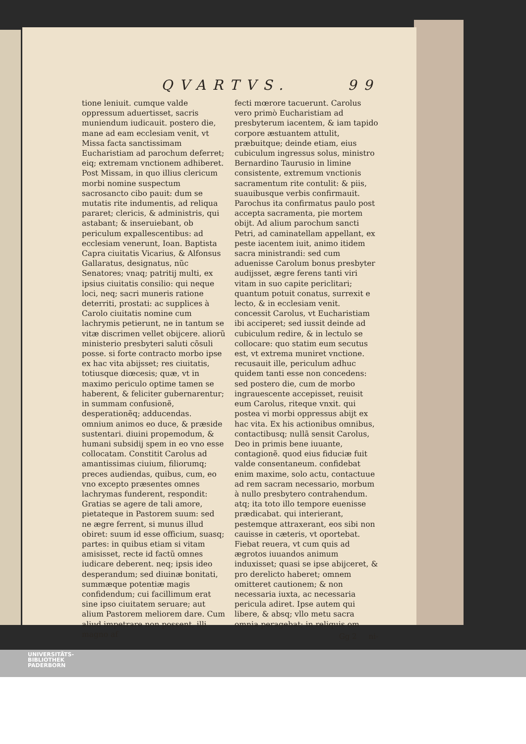QVARTVS. 99
tione leniuit. cumque valde oppressum aduertisset, sacris muniendum iudicauit. postero die, mane ad eam ecclesiam venit, vt Missa facta sanctissimam Eucharistiam ad parochum deferret; eiq; extremam vnctionem adhiberet. Post Missam, in quo illius clericum morbi nomine suspectum sacrosancto cibo pauit: dum se mutatis rite indumentis, ad reliqua pararet; clericis, & administris, qui astabant; & inseruiebant, ob periculum expallescentibus: ad ecclesiam venerunt, Ioan. Baptista Capra ciuitatis Vicarius, & Alfonsus Gallaratus, designatus, nũc Senatores; vnaq; patritij multi, ex ipsius ciuitatis consilio: qui neque loci, neq; sacri muneris ratione deterriti, prostati: ac supplices à Carolo ciuitatis nomine cum lachrymis petierunt, ne in tantum se vitæ discrimen vellet obijcere. aliorũ ministerio presbyteri saluti cõsuli posse. si forte contracto morbo ipse ex hac vita abijsset; res ciuitatis, totiusque diœcesis; quæ, vt in maximo periculo optime tamen se haberent, & feliciter gubernarentur; in summam confusionẽ, desperationẽq; adducendas. omnium animos eo duce, & præside sustentari. diuini propemodum, & humani subsidij spem in eo vno esse collocatam. Constitit Carolus ad amantissimas ciuium, filiorumq; preces audiendas, quibus, cum, eo vno excepto præsentes omnes lachrymas funderent, respondit: Gratias se agere de tali amore, pietateque in Pastorem suum: sed ne ægre ferrent, si munus illud obiret: suum id esse officium, suasq; partes: in quibus etiam si vitam amisisset, recte id factũ omnes iudicare deberent. neq; ipsis ideo desperandum; sed diuinæ bonitati, summæque potentiæ magis confidendum; cui facillimum erat sine ipso ciuitatem seruare; aut alium Pastorem meliorem dare. Cum aliud impetrare non possent, illi magno af
fecti mœrore tacuerunt. Carolus vero primò Eucharistiam ad presbyterum iacentem, & iam tapido corpore æstuantem attulit, præbuitque; deinde etiam, eius cubiculum ingressus solus, ministro Bernardino Taurusio in limine consistente, extremum vnctionis sacramentum rite contulit: & piis, suauibusque verbis confirmauit. Parochus ita confirmatus paulo post accepta sacramenta, pie mortem obijt. Ad alium parochum sancti Petri, ad caminatellam appellant, ex peste iacentem iuit, animo itidem sacra ministrandi: sed cum aduenisse Carolum bonus presbyter audijsset, ægre ferens tanti viri vitam in suo capite periclitari; quantum potuit conatus, surrexit e lecto, & in ecclesiam venit. concessit Carolus, vt Eucharistiam ibi acciperet; sed iussit deinde ad cubiculum redire, & in lectulo se collocare: quo statim eum secutus est, vt extrema muniret vnctione. recusauit ille, periculum adhuc quidem tanti esse non concedens: sed postero die, cum de morbo ingrauescente accepisset, reuisit eum Carolus, riteque vnxit. qui postea vi morbi oppressus abijt ex hac vita. Ex his actionibus omnibus, contactibusq; nullã sensit Carolus, Deo in primis bene iuuante, contagionẽ. quod eius fiduciæ fuit valde consentaneum. confidebat enim maxime, solo actu, contactuue ad rem sacram necessario, morbum à nullo presbytero contrahendum. atq; ita toto illo tempore euenisse prædicabat. qui interierant, pestemque attraxerant, eos sibi non cauisse in cæteris, vt oportebat. Fiebat reuera, vt cum quis ad ægrotos iuuandos animum induxisset; quasi se ipse abijceret, & pro derelicto haberet; omnem omitteret cautionem; & non necessaria iuxta, ac necessaria pericula adiret. Ipse autem qui libere, & absq; vllo metu sacra omnia peragebat; in reliquis om
Gg 2 ni-
UNIVERSITÄTS-
BIBLIOTHEK
PADERBORN